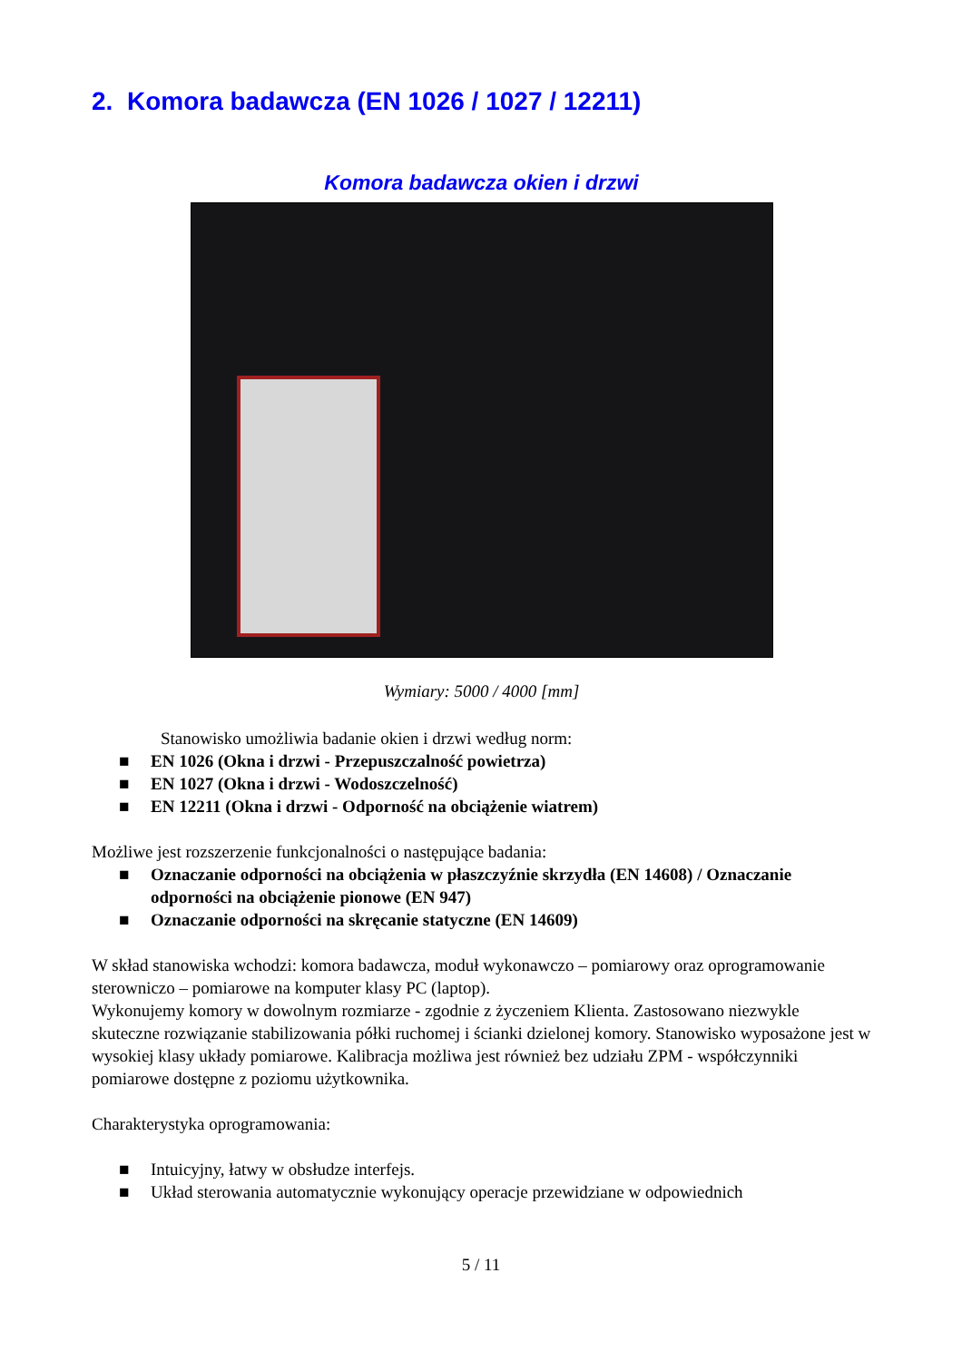2. Komora badawcza (EN 1026 / 1027 / 12211)
Komora badawcza okien i drzwi
Wymiary: 5000 / 4000 [mm]
Stanowisko umożliwia badanie okien i drzwi według norm:
■ EN 1026 (Okna i drzwi - Przepuszczalność powietrza)
■ EN 1027 (Okna i drzwi - Wodoszczelność)
■ EN 12211 (Okna i drzwi - Odporność na obciążenie wiatrem)
Możliwe jest rozszerzenie funkcjonalności o następujące badania:
■ Oznaczanie odporności na obciążenia w płaszczyźnie skrzydła (EN 14608) / Oznaczanie odporności na obciążenie pionowe (EN 947)
■ Oznaczanie odporności na skręcanie statyczne (EN 14609)
W skład stanowiska wchodzi: komora badawcza, moduł wykonawczo – pomiarowy oraz oprogramowanie sterowniczo – pomiarowe na komputer klasy PC (laptop).
Wykonujemy komory w dowolnym rozmiarze - zgodnie z życzeniem Klienta. Zastosowano niezwykle skuteczne rozwiązanie stabilizowania półki ruchomej i ścianki dzielonej komory. Stanowisko wyposażone jest w wysokiej klasy układy pomiarowe. Kalibracja możliwa jest również bez udziału ZPM - współczynniki pomiarowe dostępne z poziomu użytkownika.
Charakterystyka oprogramowania:
■ Intuicyjny, łatwy w obsłudze interfejs.
■ Układ sterowania automatycznie wykonujący operacje przewidziane w odpowiednich
5 / 11